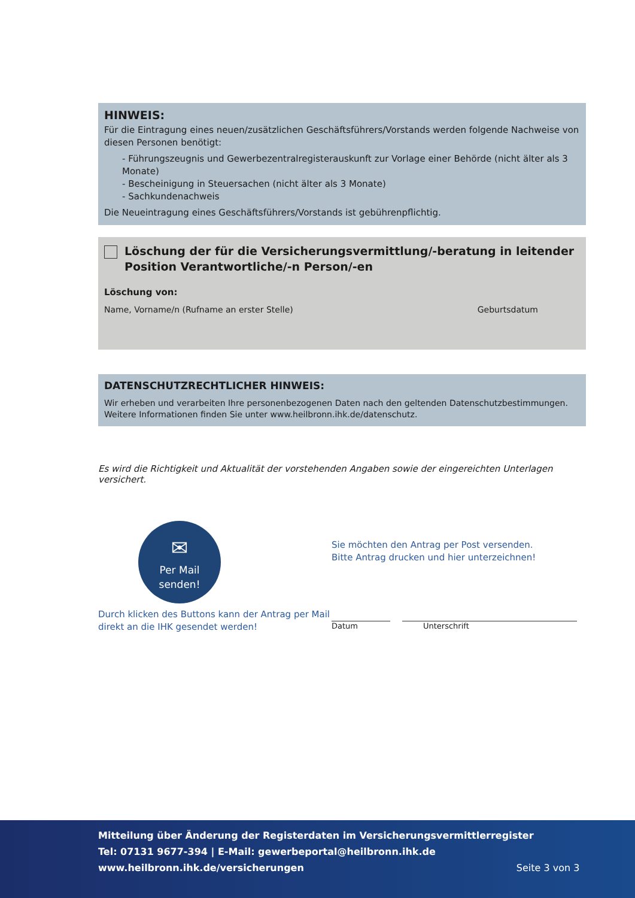HINWEIS:
Für die Eintragung eines neuen/zusätzlichen Geschäftsführers/Vorstands werden folgende Nachweise von diesen Personen benötigt:
- Führungszeugnis und Gewerbezentralregisterauskunft zur Vorlage einer Behörde (nicht älter als 3 Monate)
- Bescheinigung in Steuersachen (nicht älter als 3 Monate)
- Sachkundenachweis
Die Neueintragung eines Geschäftsführers/Vorstands ist gebührenpflichtig.
Löschung der für die Versicherungsvermittlung/-beratung in leitender Position Verantwortliche/-n Person/-en
Löschung von:
Name, Vorname/n (Rufname an erster Stelle) Geburtsdatum
DATENSCHUTZRECHTLICHER HINWEIS:
Wir erheben und verarbeiten Ihre personenbezogenen Daten nach den geltenden Datenschutzbestimmungen. Weitere Informationen finden Sie unter www.heilbronn.ihk.de/datenschutz.
Es wird die Richtigkeit und Aktualität der vorstehenden Angaben sowie der eingereichten Unterlagen versichert.
✉
Per Mail
senden!
Durch klicken des Buttons kann der Antrag per Mail direkt an die IHK gesendet werden!
Sie möchten den Antrag per Post versenden.
Bitte Antrag drucken und hier unterzeichnen!
Datum Unterschrift
Mitteilung über Änderung der Registerdaten im Versicherungsvermittlerregister
Tel: 07131 9677-394 | E-Mail: gewerbeportal@heilbronn.ihk.de
www.heilbronn.ihk.de/versicherungen Seite 3 von 3